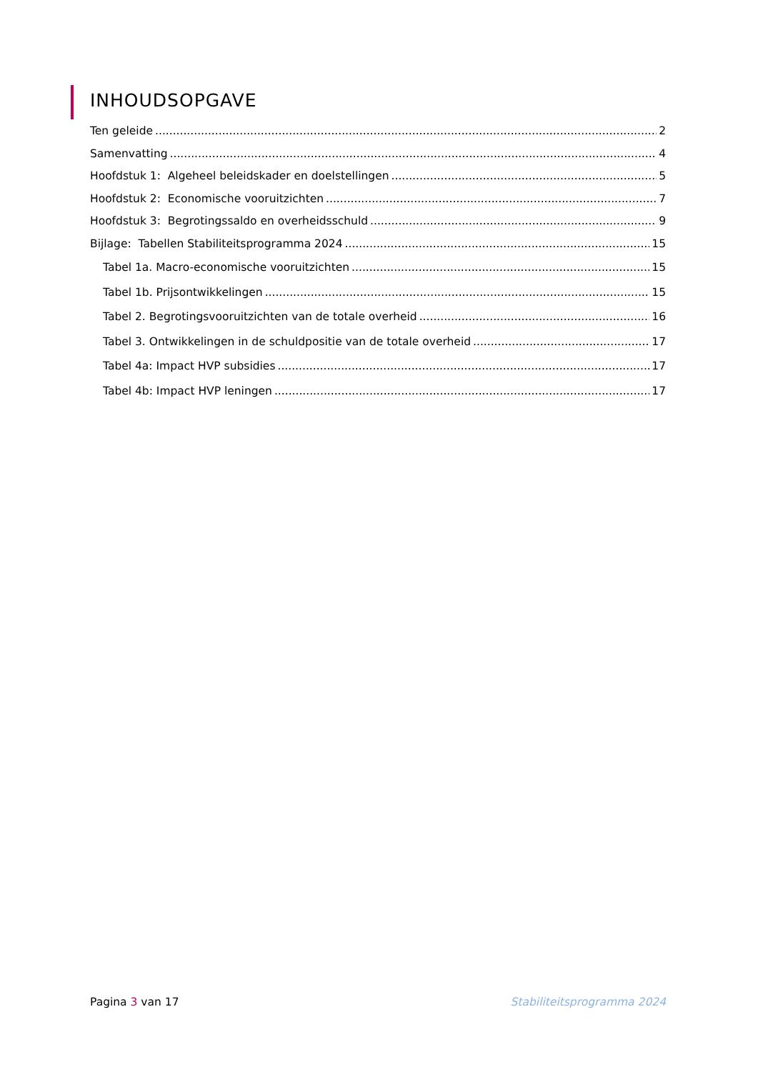INHOUDSOPGAVE
Ten geleide 2
Samenvatting 4
Hoofdstuk 1: Algeheel beleidskader en doelstellingen 5
Hoofdstuk 2: Economische vooruitzichten 7
Hoofdstuk 3: Begrotingssaldo en overheidsschuld 9
Bijlage: Tabellen Stabiliteitsprogramma 2024 15
Tabel 1a. Macro-economische vooruitzichten 15
Tabel 1b. Prijsontwikkelingen 15
Tabel 2. Begrotingsvooruitzichten van de totale overheid 16
Tabel 3. Ontwikkelingen in de schuldpositie van de totale overheid 17
Tabel 4a: Impact HVP subsidies 17
Tabel 4b: Impact HVP leningen 17
Pagina 3 van 17 Stabiliteitsprogramma 2024